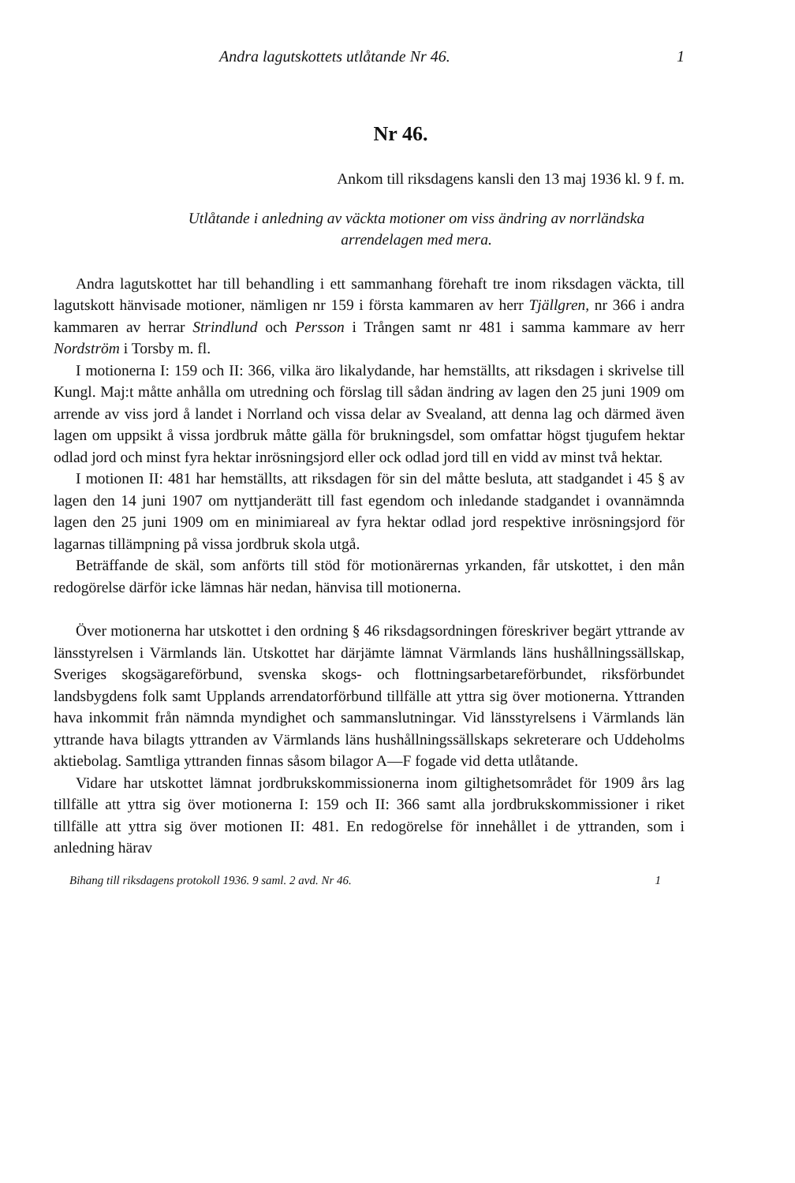Andra lagutskottets utlåtande Nr 46. 1
Nr 46.
Ankom till riksdagens kansli den 13 maj 1936 kl. 9 f. m.
Utlåtande i anledning av väckta motioner om viss ändring av norrländska arrendelagen med mera.
Andra lagutskottet har till behandling i ett sammanhang förehaft tre inom riksdagen väckta, till lagutskott hänvisade motioner, nämligen nr 159 i första kammaren av herr Tjällgren, nr 366 i andra kammaren av herrar Strindlund och Persson i Trången samt nr 481 i samma kammare av herr Nordström i Torsby m. fl.
I motionerna I: 159 och II: 366, vilka äro likalydande, har hemställts, att riksdagen i skrivelse till Kungl. Maj:t måtte anhålla om utredning och förslag till sådan ändring av lagen den 25 juni 1909 om arrende av viss jord å landet i Norrland och vissa delar av Svealand, att denna lag och därmed även lagen om uppsikt å vissa jordbruk måtte gälla för brukningsdel, som omfattar högst tjugufem hektar odlad jord och minst fyra hektar inrösningsjord eller ock odlad jord till en vidd av minst två hektar.
I motionen II: 481 har hemställts, att riksdagen för sin del måtte besluta, att stadgandet i 45 § av lagen den 14 juni 1907 om nyttjanderätt till fast egendom och inledande stadgandet i ovannämnda lagen den 25 juni 1909 om en minimiareal av fyra hektar odlad jord respektive inrösningsjord för lagarnas tillämpning på vissa jordbruk skola utgå.
Beträffande de skäl, som anförts till stöd för motionärernas yrkanden, får utskottet, i den mån redogörelse därför icke lämnas här nedan, hänvisa till motionerna.
Över motionerna har utskottet i den ordning § 46 riksdagsordningen föreskriver begärt yttrande av länsstyrelsen i Värmlands län. Utskottet har därjämte lämnat Värmlands läns hushållningssällskap, Sveriges skogsägareförbund, svenska skogs- och flottningsarbetareförbundet, riksförbundet landsbygdens folk samt Upplands arrendatorförbund tillfälle att yttra sig över motionerna. Yttranden hava inkommit från nämnda myndighet och sammanslutningar. Vid länsstyrelsens i Värmlands län yttrande hava bilagts yttranden av Värmlands läns hushållningssällskaps sekreterare och Uddeholms aktiebolag. Samtliga yttranden finnas såsom bilagor A—F fogade vid detta utlåtande.
Vidare har utskottet lämnat jordbrukskommissionerna inom giltighetsområdet för 1909 års lag tillfälle att yttra sig över motionerna I: 159 och II: 366 samt alla jordbrukskommissioner i riket tillfälle att yttra sig över motionen II: 481. En redogörelse för innehållet i de yttranden, som i anledning härav
Bihang till riksdagens protokoll 1936. 9 saml. 2 avd. Nr 46. 1